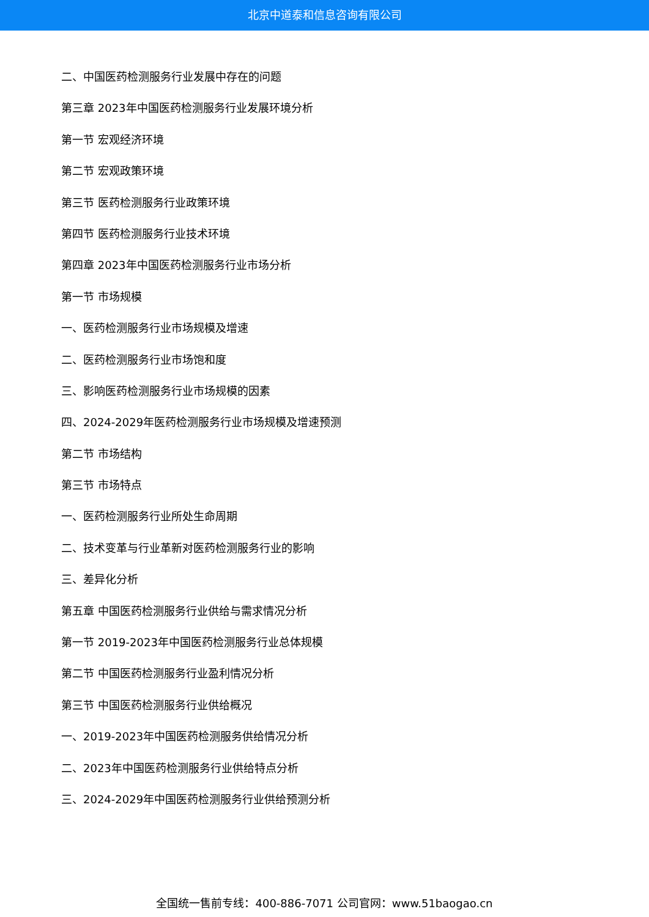北京中道泰和信息咨询有限公司
二、中国医药检测服务行业发展中存在的问题
第三章 2023年中国医药检测服务行业发展环境分析
第一节 宏观经济环境
第二节 宏观政策环境
第三节 医药检测服务行业政策环境
第四节 医药检测服务行业技术环境
第四章 2023年中国医药检测服务行业市场分析
第一节 市场规模
一、医药检测服务行业市场规模及增速
二、医药检测服务行业市场饱和度
三、影响医药检测服务行业市场规模的因素
四、2024-2029年医药检测服务行业市场规模及增速预测
第二节 市场结构
第三节 市场特点
一、医药检测服务行业所处生命周期
二、技术变革与行业革新对医药检测服务行业的影响
三、差异化分析
第五章 中国医药检测服务行业供给与需求情况分析
第一节 2019-2023年中国医药检测服务行业总体规模
第二节 中国医药检测服务行业盈利情况分析
第三节 中国医药检测服务行业供给概况
一、2019-2023年中国医药检测服务供给情况分析
二、2023年中国医药检测服务行业供给特点分析
三、2024-2029年中国医药检测服务行业供给预测分析
全国统一售前专线：400-886-7071 公司官网：www.51baogao.cn